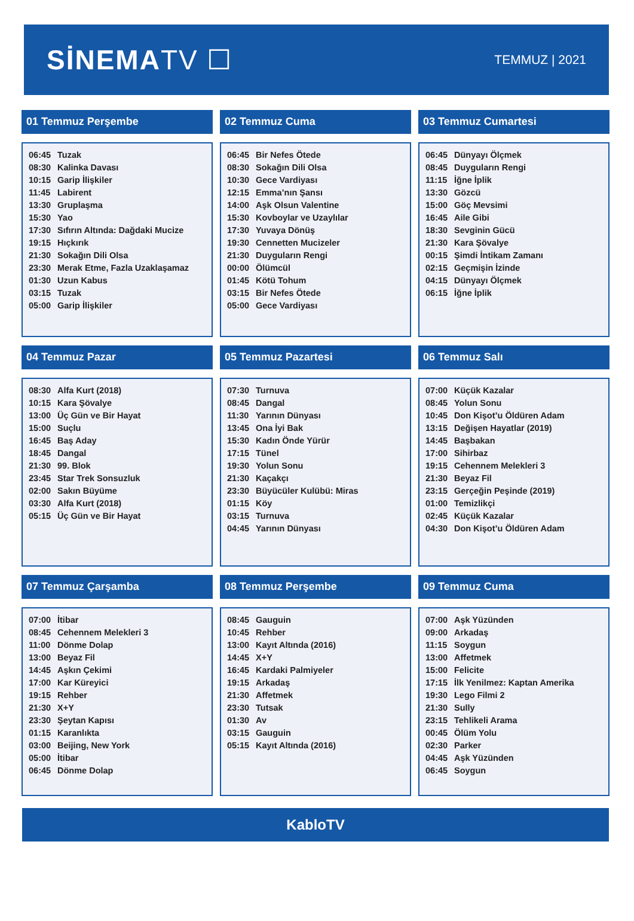SİNEMATV ☐
TEMMUZ | 2021
01 Temmuz Perşembe
| 06:45 | Tuzak |
| 08:30 | Kalinka Davası |
| 10:15 | Garip İlişkiler |
| 11:45 | Labirent |
| 13:30 | Gruplaşma |
| 15:30 | Yao |
| 17:30 | Sıfırın Altında: Dağdaki Mucize |
| 19:15 | Hıçkırık |
| 21:30 | Sokağın Dili Olsa |
| 23:30 | Merak Etme, Fazla Uzaklaşamaz |
| 01:30 | Uzun Kabus |
| 03:15 | Tuzak |
| 05:00 | Garip İlişkiler |
02 Temmuz Cuma
| 06:45 | Bir Nefes Ötede |
| 08:30 | Sokağın Dili Olsa |
| 10:30 | Gece Vardiyası |
| 12:15 | Emma’nın Şansı |
| 14:00 | Aşk Olsun Valentine |
| 15:30 | Kovboylar ve Uzaylılar |
| 17:30 | Yuvaya Dönüş |
| 19:30 | Cennetten Mucizeler |
| 21:30 | Duyguların Rengi |
| 00:00 | Ölümcül |
| 01:45 | Kötü Tohum |
| 03:15 | Bir Nefes Ötede |
| 05:00 | Gece Vardiyası |
03 Temmuz Cumartesi
| 06:45 | Dünyayı Ölçmek |
| 08:45 | Duyguların Rengi |
| 11:15 | İğne İplik |
| 13:30 | Gözcü |
| 15:00 | Göç Mevsimi |
| 16:45 | Aile Gibi |
| 18:30 | Sevginin Gücü |
| 21:30 | Kara Şövalye |
| 00:15 | Şimdi İntikam Zamanı |
| 02:15 | Geçmişin İzinde |
| 04:15 | Dünyayı Ölçmek |
| 06:15 | İğne İplik |
04 Temmuz Pazar
| 08:30 | Alfa Kurt (2018) |
| 10:15 | Kara Şövalye |
| 13:00 | Üç Gün ve Bir Hayat |
| 15:00 | Suçlu |
| 16:45 | Baş Aday |
| 18:45 | Dangal |
| 21:30 | 99. Blok |
| 23:45 | Star Trek Sonsuzluk |
| 02:00 | Sakın Büyüme |
| 03:30 | Alfa Kurt (2018) |
| 05:15 | Üç Gün ve Bir Hayat |
05 Temmuz Pazartesi
| 07:30 | Turnuva |
| 08:45 | Dangal |
| 11:30 | Yarının Dünyası |
| 13:45 | Ona İyi Bak |
| 15:30 | Kadın Önde Yürür |
| 17:15 | Tünel |
| 19:30 | Yolun Sonu |
| 21:30 | Kaçakçı |
| 23:30 | Büyücüler Kulübü: Miras |
| 01:15 | Köy |
| 03:15 | Turnuva |
| 04:45 | Yarının Dünyası |
06 Temmuz Salı
| 07:00 | Küçük Kazalar |
| 08:45 | Yolun Sonu |
| 10:45 | Don Kişot’u Öldüren Adam |
| 13:15 | Değişen Hayatlar (2019) |
| 14:45 | Başbakan |
| 17:00 | Sihirbaz |
| 19:15 | Cehennem Melekleri 3 |
| 21:30 | Beyaz Fil |
| 23:15 | Gerçeğin Peşinde (2019) |
| 01:00 | Temizlikçi |
| 02:45 | Küçük Kazalar |
| 04:30 | Don Kişot’u Öldüren Adam |
07 Temmuz Çarşamba
| 07:00 | İtibar |
| 08:45 | Cehennem Melekleri 3 |
| 11:00 | Dönme Dolap |
| 13:00 | Beyaz Fil |
| 14:45 | Aşkın Çekimi |
| 17:00 | Kar Küreyici |
| 19:15 | Rehber |
| 21:30 | X+Y |
| 23:30 | Şeytan Kapısı |
| 01:15 | Karanlıkta |
| 03:00 | Beijing, New York |
| 05:00 | İtibar |
| 06:45 | Dönme Dolap |
08 Temmuz Perşembe
| 08:45 | Gauguin |
| 10:45 | Rehber |
| 13:00 | Kayıt Altında (2016) |
| 14:45 | X+Y |
| 16:45 | Kardaki Palmiyeler |
| 19:15 | Arkadaş |
| 21:30 | Affetmek |
| 23:30 | Tutsak |
| 01:30 | Av |
| 03:15 | Gauguin |
| 05:15 | Kayıt Altında (2016) |
09 Temmuz Cuma
| 07:00 | Aşk Yüzünden |
| 09:00 | Arkadaş |
| 11:15 | Soygun |
| 13:00 | Affetmek |
| 15:00 | Felicite |
| 17:15 | İlk Yenilmez: Kaptan Amerika |
| 19:30 | Lego Filmi 2 |
| 21:30 | Sully |
| 23:15 | Tehlikeli Arama |
| 00:45 | Ölüm Yolu |
| 02:30 | Parker |
| 04:45 | Aşk Yüzünden |
| 06:45 | Soygun |
KabloTV